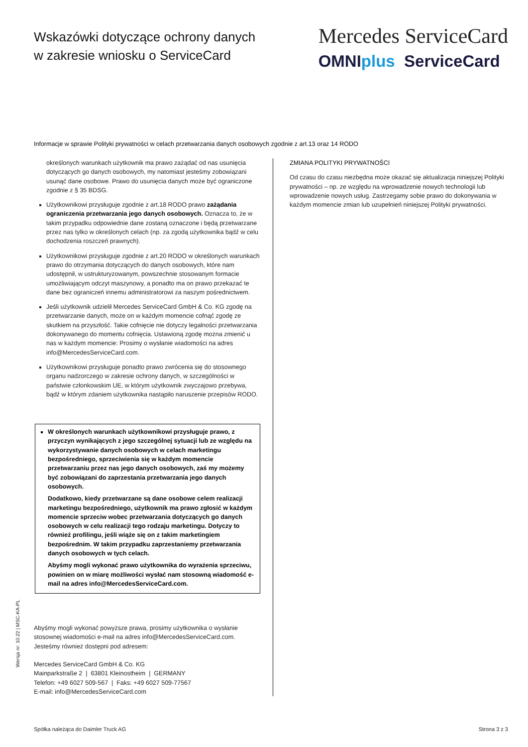Wskazówki dotyczące ochrony danych
w zakresie wniosku o ServiceCard
Mercedes ServiceCard
OMNIplus ServiceCard
Informacje w sprawie Polityki prywatności w celach przetwarzania danych osobowych zgodnie z art.13 oraz 14 RODO
określonych warunkach użytkownik ma prawo zażądać od nas usunięcia dotyczących go danych osobowych, my natomiast jesteśmy zobowiązani usunąć dane osobowe. Prawo do usunięcia danych może być ograniczone zgodnie z § 35 BDSG.
Użytkownikowi przysługuje zgodnie z art.18 RODO prawo zażądania ograniczenia przetwarzania jego danych osobowych. Oznacza to, że w takim przypadku odpowiednie dane zostaną oznaczone i będą przetwarzane przez nas tylko w określonych celach (np. za zgodą użytkownika bądź w celu dochodzenia roszczeń prawnych).
Użytkownikowi przysługuje zgodnie z art.20 RODO w określonych warunkach prawo do otrzymania dotyczących do danych osobowych, które nam udostępnił, w ustrukturyzowanym, powszechnie stosowanym formacie umożliwiającym odczyt maszynowy, a ponadto ma on prawo przekazać te dane bez ograniczeń innemu administratorowi za naszym pośrednictwem.
Jeśli użytkownik udzielił Mercedes ServiceCard GmbH & Co. KG zgodę na przetwarzanie danych, może on w każdym momencie cofnąć zgodę ze skutkiem na przyszłość. Takie cofnięcie nie dotyczy legalności przetwarzania dokonywanego do momentu cofnięcia. Ustawioną zgodę można zmienić u nas w każdym momencie: Prosimy o wysłanie wiadomości na adres info@MercedesServiceCard.com.
Użytkownikowi przysługuje ponadto prawo zwrócenia się do stosownego organu nadzorczego w zakresie ochrony danych, w szczególności w państwie członkowskim UE, w którym użytkownik zwyczajowo przebywa, bądź w którym zdaniem użytkownika nastąpiło naruszenie przepisów RODO.
W określonych warunkach użytkownikowi przysługuje prawo, z przyczyn wynikających z jego szczególnej sytuacji lub ze względu na wykorzystywanie danych osobowych w celach marketingu bezpośredniego, sprzeciwienia się w każdym momencie przetwarzaniu przez nas jego danych osobowych, zaś my możemy być zobowiązani do zaprzestania przetwarzania jego danych osobowych.
Dodatkowo, kiedy przetwarzane są dane osobowe celem realizacji marketingu bezpośredniego, użytkownik ma prawo zgłosić w każdym momencie sprzeciw wobec przetwarzania dotyczących go danych osobowych w celu realizacji tego rodzaju marketingu. Dotyczy to również profilingu, jeśli wiąże się on z takim marketingiem bezpośrednim. W takim przypadku zaprzestaniemy przetwarzania danych osobowych w tych celach.
Abyśmy mogli wykonać prawo użytkownika do wyrażenia sprzeciwu, powinien on w miarę możliwości wysłać nam stosowną wiadomość e-mail na adres info@MercedesServiceCard.com.
Abyśmy mogli wykonać powyższe prawa, prosimy użytkownika o wysłanie stosownej wiadomości e-mail na adres info@MercedesServiceCard.com. Jesteśmy również dostępni pod adresem:
Mercedes ServiceCard GmbH & Co. KG
Mainparkstraße 2 | 63801 Kleinostheim | GERMANY
Telefon: +49 6027 509-567 | Faks: +49 6027 509-77567
E-mail: info@MercedesServiceCard.com
ZMIANA POLITYKI PRYWATNOŚCI
Od czasu do czasu niezbędna może okazać się aktualizacja niniejszej Polityki prywatności – np. ze względu na wprowadzenie nowych technologii lub wprowadzenie nowych usług. Zastrzegamy sobie prawo do dokonywania w każdym momencie zmian lub uzupełnień niniejszej Polityki prywatności.
Spółka należąca do Daimler Truck AG Strona 3 z 3
Wersja nr: 10.22 | MSC-KA-PL